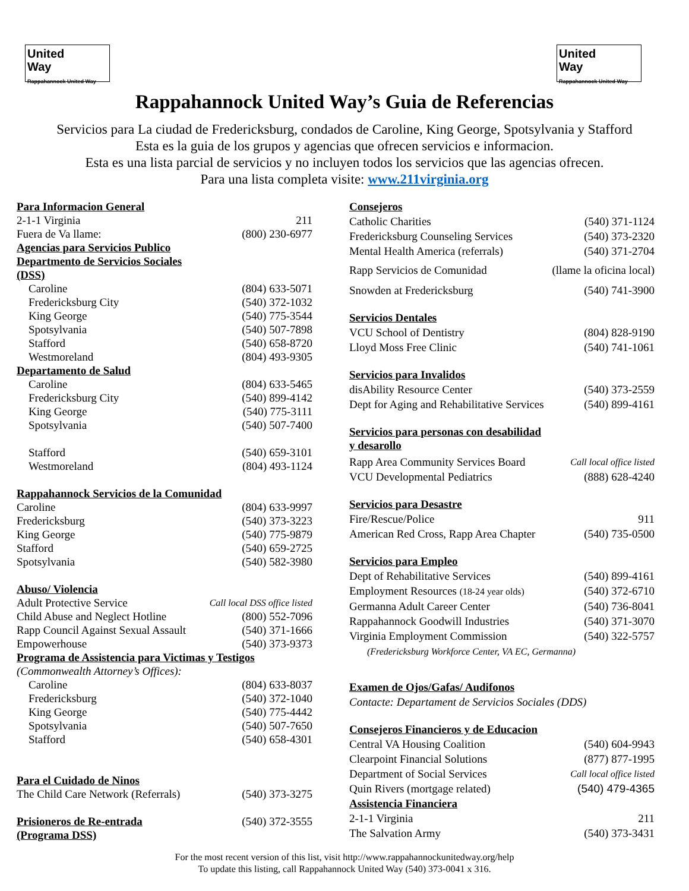United
Way
Rappahannock United Way
United
Way
Rappahannock United Way
Rappahannock United Way’s Guia de Referencias
Servicios para La ciudad de Fredericksburg, condados de Caroline, King George, Spotsylvania y Stafford
Esta es la guia de los grupos y agencias que ofrecen servicios e informacion.
Esta es una lista parcial de servicios y no incluyen todos los servicios que las agencias ofrecen.
Para una lista completa visite: www.211virginia.org
| Para Informacion General | |
| 2-1-1 Virginia | 211 |
| Fuera de Va llame: | (800) 230-6977 |
| Agencias para Servicios Publico | |
| Departmento de Servicios Sociales (DSS) | |
| Caroline | (804) 633-5071 |
| Fredericksburg City | (540) 372-1032 |
| King George | (540) 775-3544 |
| Spotsylvania | (540) 507-7898 |
| Stafford | (540) 658-8720 |
| Westmoreland | (804) 493-9305 |
| Departamento de Salud | |
| Caroline | (804) 633-5465 |
| Fredericksburg City | (540) 899-4142 |
| King George | (540) 775-3111 |
| Spotsylvania | (540) 507-7400 |
| Stafford | (540) 659-3101 |
| Westmoreland | (804) 493-1124 |
| Rappahannock Servicios de la Comunidad | |
| Caroline | (804) 633-9997 |
| Fredericksburg | (540) 373-3223 |
| King George | (540) 775-9879 |
| Stafford | (540) 659-2725 |
| Spotsylvania | (540) 582-3980 |
| Abuso/ Violencia | |
| Adult Protective Service | Call local DSS office listed |
| Child Abuse and Neglect Hotline | (800) 552-7096 |
| Rapp Council Against Sexual Assault | (540) 371-1666 |
| Empowerhouse | (540) 373-9373 |
| Programa de Assistencia para Victimas y Testigos | |
| (Commonwealth Attorney’s Offices): | |
| Caroline | (804) 633-8037 |
| Fredericksburg | (540) 372-1040 |
| King George | (540) 775-4442 |
| Spotsylvania | (540) 507-7650 |
| Stafford | (540) 658-4301 |
| Para el Cuidado de Ninos | |
| The Child Care Network (Referrals) | (540) 373-3275 |
| Prisioneros de Re-entrada (Programa DSS) | (540) 372-3555 |
| Consejeros | |
| Catholic Charities | (540) 371-1124 |
| Fredericksburg Counseling Services | (540) 373-2320 |
| Mental Health America (referrals) | (540) 371-2704 |
| Rapp Servicios de Comunidad | (llame la oficina local) |
| Snowden at Fredericksburg | (540) 741-3900 |
| Servicios Dentales | |
| VCU School of Dentistry | (804) 828-9190 |
| Lloyd Moss Free Clinic | (540) 741-1061 |
| Servicios para Invalidos | |
| disAbility Resource Center | (540) 373-2559 |
| Dept for Aging and Rehabilitative Services | (540) 899-4161 |
| Servicios para personas con desabilidad y desarollo | |
| Rapp Area Community Services Board | Call local office listed |
| VCU Developmental Pediatrics | (888) 628-4240 |
| Servicios para Desastre | |
| Fire/Rescue/Police | 911 |
| American Red Cross, Rapp Area Chapter | (540) 735-0500 |
| Servicios para Empleo | |
| Dept of Rehabilitative Services | (540) 899-4161 |
| Employment Resources (18-24 year olds) | (540) 372-6710 |
| Germanna Adult Career Center | (540) 736-8041 |
| Rappahannock Goodwill Industries | (540) 371-3070 |
| Virginia Employment Commission | (540) 322-5757 |
| (Fredericksburg Workforce Center, VA EC, Germanna) | |
| Examen de Ojos/Gafas/ Audifonos | |
| Contacte: Departament de Servicios Sociales (DDS) | |
| Consejeros Financieros y de Educacion | |
| Central VA Housing Coalition | (540) 604-9943 |
| Clearpoint Financial Solutions | (877) 877-1995 |
| Department of Social Services | Call local office listed |
| Quin Rivers (mortgage related) | (540) 479-4365 |
| Assistencia Financiera | |
| 2-1-1 Virginia | 211 |
| The Salvation Army | (540) 373-3431 |
For the most recent version of this list, visit http://www.rappahannockunitedway.org/help
To update this listing, call Rappahannock United Way (540) 373-0041 x 316.